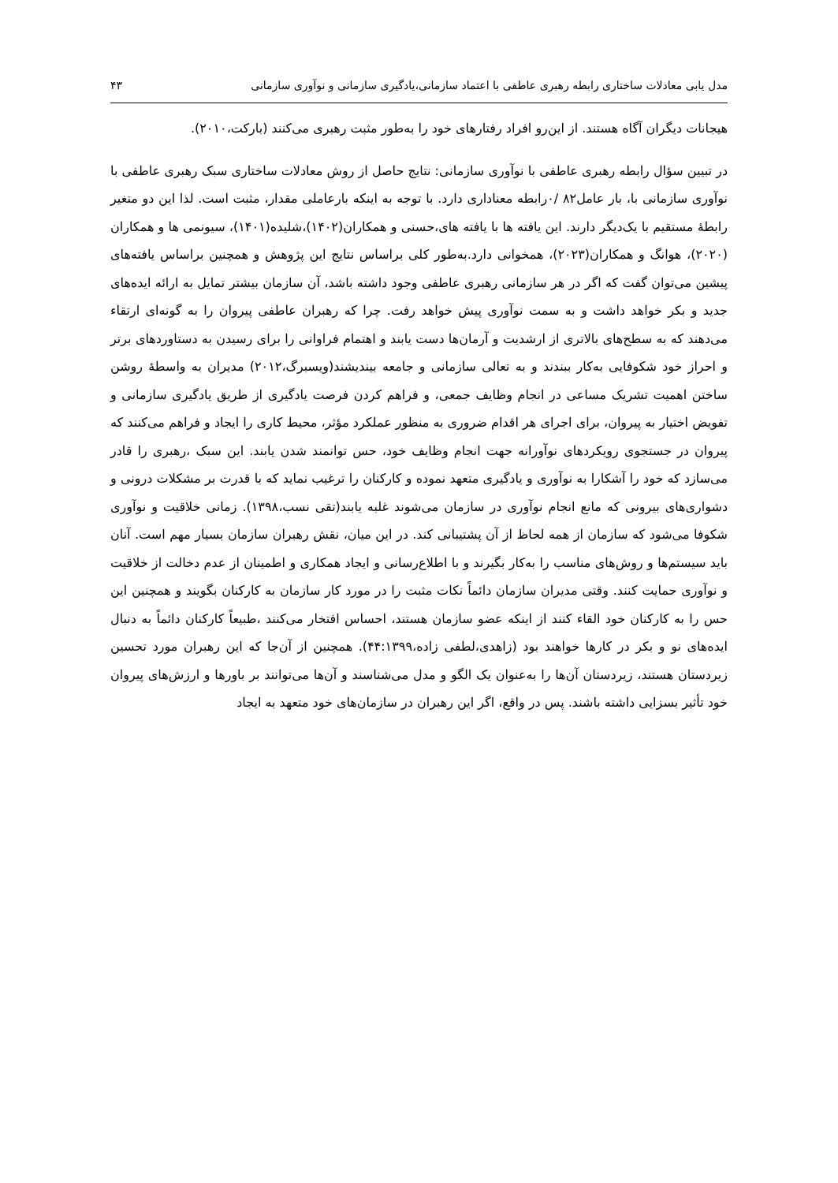مدل یابی معادلات ساختاری رابطه رهبری عاطفی با اعتماد سازمانی،یادگیری سازمانی و نوآوری سازمانی ۴۳
هیجانات دیگران آگاه هستند. از این‌رو افراد رفتارهای خود را به‌طور مثبت رهبری می‌کنند (بارکت،۲۰۱۰).
در تبیین سؤال رابطه رهبری عاطفی با نوآوری سازمانی: نتایج حاصل از روش معادلات ساختاری سبک رهبری عاطفی با نوآوری سازمانی با، بار عامل۸۲ /۰رابطه معناداری دارد. با توجه به اینکه بارعاملی مقدار، مثبت است. لذا این دو متغیر رابطۀ مستقیم با یک‌دیگر دارند. این یافته ها با یافته های،حسنی و همکاران(۱۴۰۲)،شلیده(۱۴۰۱)، سیونمی ها و همکاران (۲۰۲۰)، هوانگ و همکاران(۲۰۲۳)، همخوانی دارد.به‌طور کلی براساس نتایج این پژوهش و همچنین براساس یافته‌های پیشین می‌توان گفت که اگر در هر سازمانی رهبری عاطفی وجود داشته باشد، آن سازمان بیشتر تمایل به ارائه ایده‌های جدید و بکر خواهد داشت و به سمت نوآوری پیش خواهد رفت. چرا که رهبران عاطفی پیروان را به گونه‌ای ارتقاء می‌دهند که به سطح‌های بالاتری از ارشدیت و آرمان‌ها دست یابند و اهتمام فراوانی را برای رسیدن به دستاوردهای برتر و احراز خود شکوفایی به‌کار ببندند و به تعالی سازمانی و جامعه بیندیشند(ویسبرگ،۲۰۱۲) مدیران به واسطۀ روشن ساختن اهمیت تشریک مساعی در انجام وظایف جمعی، و فراهم کردن فرصت یادگیری از طریق یادگیری سازمانی و تفویض اختیار به پیروان، برای اجرای هر اقدام ضروری به منظور عملکرد مؤثر، محیط کاری را ایجاد و فراهم می‌کنند که پیروان در جستجوی رویکردهای نوآورانه جهت انجام وظایف خود، حس توانمند شدن یابند. این سبک ،رهبری را قادر می‌سازد که خود را آشکارا به نوآوری و یادگیری متعهد نموده و کارکنان را ترغیب نماید که با قدرت بر مشکلات درونی و دشواری‌های بیرونی که مانع انجام نوآوری در سازمان می‌شوند غلبه یابند(تقی نسب،۱۳۹۸). زمانی خلاقیت و نوآوری شکوفا می‌شود که سازمان از همه لحاظ از آن پشتیبانی کند. در این میان، نقش رهبران سازمان بسیار مهم است. آنان باید سیستم‌ها و روش‌های مناسب را به‌کار بگیرند و با اطلاع‌رسانی و ایجاد همکاری و اطمینان از عدم دخالت از خلاقیت و نوآوری حمایت کنند. وقتی مدیران سازمان دائماً نکات مثبت را در مورد کار سازمان به کارکنان بگویند و همچنین این حس را به کارکنان خود القاء کنند از اینکه عضو سازمان هستند، احساس افتخار می‌کنند ،طبیعاً کارکنان دائماً به دنبال ایده‌های نو و بکر در کارها خواهند بود (زاهدی،لطفی زاده،۴۴:۱۳۹۹). همچنین از آن‌جا که این رهبران مورد تحسین زیردستان هستند، زیردستان آن‌ها را به‌عنوان یک الگو و مدل می‌شناسند و آن‌ها می‌توانند بر باورها و ارزش‌های پیروان خود تأثیر بسزایی داشته باشند. پس در واقع، اگر این رهبران در سازمان‌های خود متعهد به ایجاد